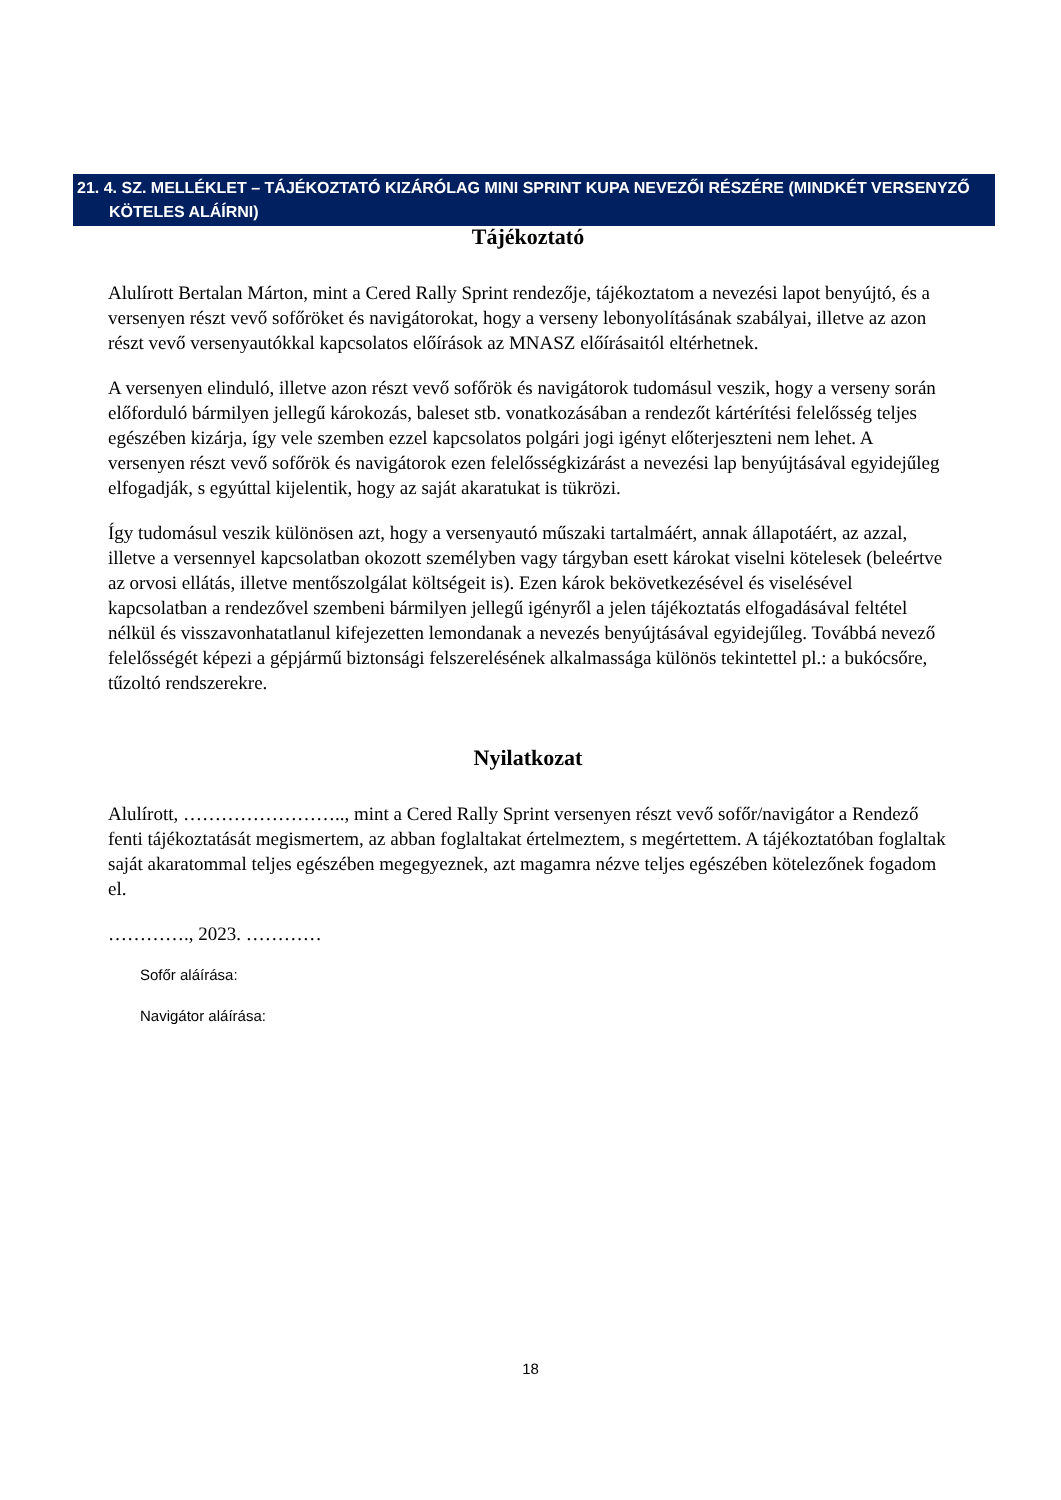21. 4. SZ. MELLÉKLET – TÁJÉKOZTATÓ KIZÁRÓLAG MINI SPRINT KUPA NEVEZŐI RÉSZÉRE (MINDKÉT VERSENYZŐ
KÖTELES ALÁÍRNI)
Tájékoztató
Alulírott Bertalan Márton, mint a Cered Rally Sprint rendezője, tájékoztatom a nevezési lapot benyújtó, és a versenyen részt vevő sofőröket és navigátorokat, hogy a verseny lebonyolításának szabályai, illetve az azon részt vevő versenyautókkal kapcsolatos előírások az MNASZ előírásaitól eltérhetnek.
A versenyen elinduló, illetve azon részt vevő sofőrök és navigátorok tudomásul veszik, hogy a verseny során előforduló bármilyen jellegű károkozás, baleset stb. vonatkozásában a rendezőt kártérítési felelősség teljes egészében kizárja, így vele szemben ezzel kapcsolatos polgári jogi igényt előterjeszteni nem lehet. A versenyen részt vevő sofőrök és navigátorok ezen felelősségkizárást a nevezési lap benyújtásával egyidejűleg elfogadják, s egyúttal kijelentik, hogy az saját akaratukat is tükrözi.
Így tudomásul veszik különösen azt, hogy a versenyautó műszaki tartalmáért, annak állapotáért, az azzal, illetve a versennyel kapcsolatban okozott személyben vagy tárgyban esett károkat viselni kötelesek (beleértve az orvosi ellátás, illetve mentőszolgálat költségeit is). Ezen károk bekövetkezésével és viselésével kapcsolatban a rendezővel szembeni bármilyen jellegű igényről a jelen tájékoztatás elfogadásával feltétel nélkül és visszavonhatatlanul kifejezetten lemondanak a nevezés benyújtásával egyidejűleg. Továbbá nevező felelősségét képezi a gépjármű biztonsági felszerelésének alkalmassága különös tekintettel pl.: a bukócsőre, tűzoltó rendszerekre.
Nyilatkozat
Alulírott, …………………….., mint a Cered Rally Sprint versenyen részt vevő sofőr/navigátor a Rendező fenti tájékoztatását megismertem, az abban foglaltakat értelmeztem, s megértettem. A tájékoztatóban foglaltak saját akaratommal teljes egészében megegyeznek, azt magamra nézve teljes egészében kötelezőnek fogadom el.
…………., 2023. …………
Sofőr aláírása:
Navigátor aláírása:
18